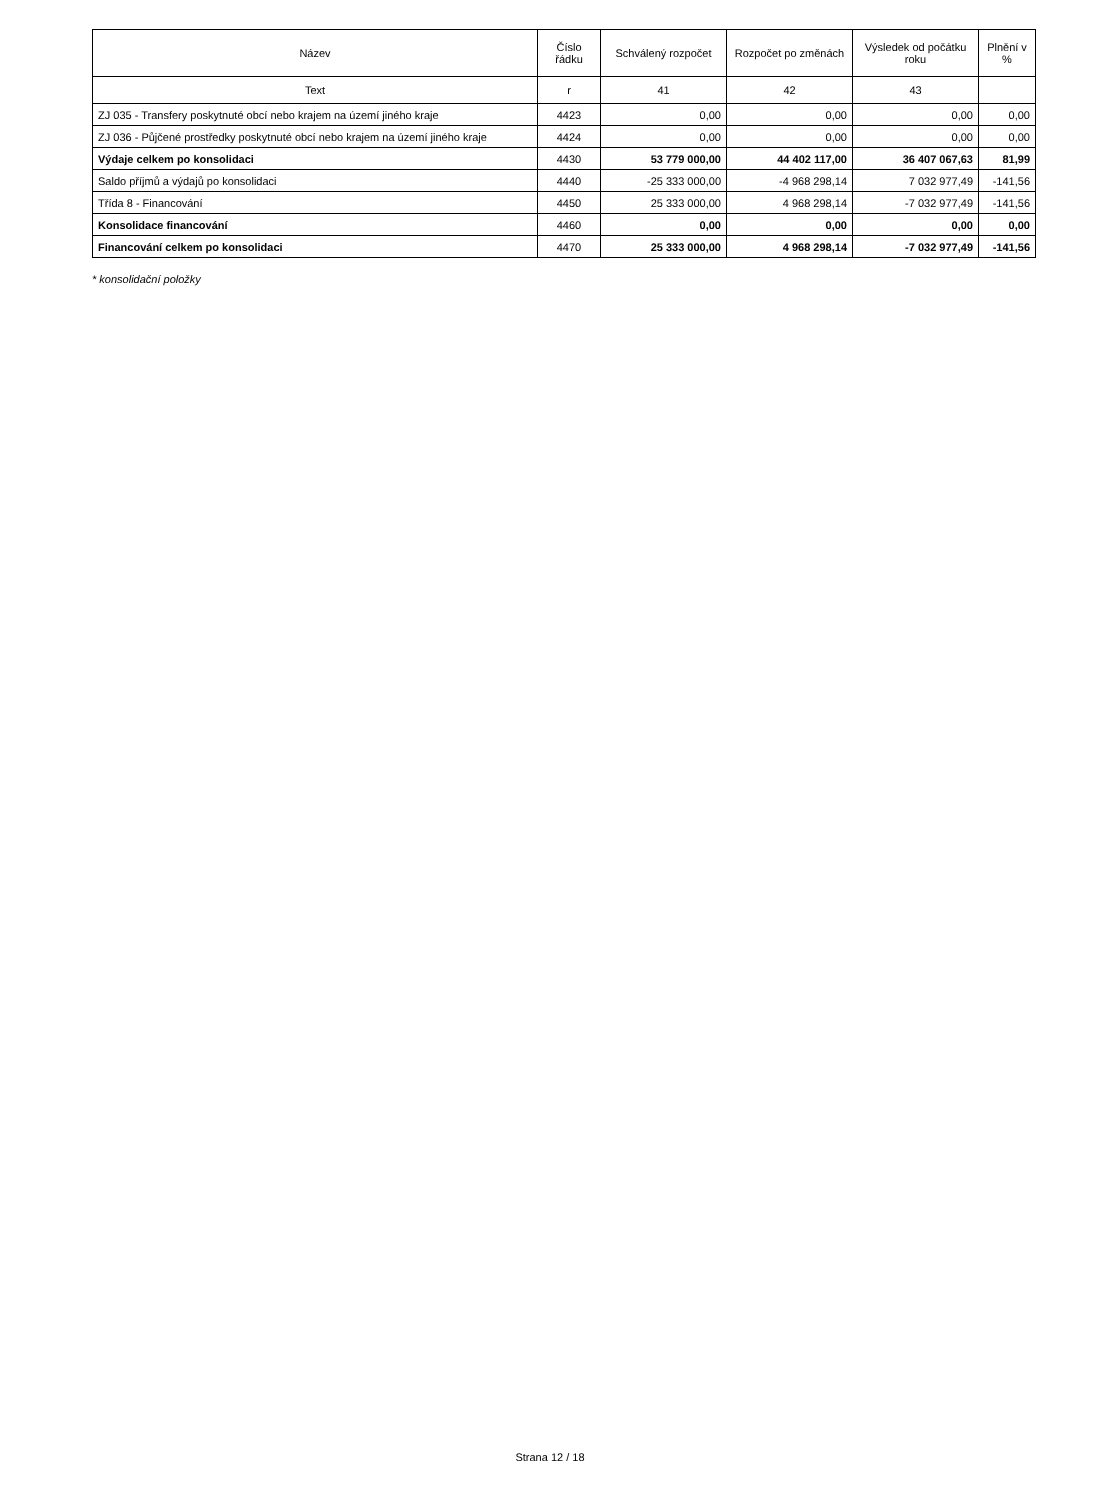| Název | Číslo řádku | Schválený rozpočet | Rozpočet po změnách | Výsledek od počátku roku | Plnění v % |
| --- | --- | --- | --- | --- | --- |
| Text | r | 41 | 42 | 43 | |
| ZJ 035 - Transfery poskytnuté obcí nebo krajem na území jiného kraje | 4423 | 0,00 | 0,00 | 0,00 | 0,00 |
| ZJ 036 - Půjčené prostředky poskytnuté obcí nebo krajem na území jiného kraje | 4424 | 0,00 | 0,00 | 0,00 | 0,00 |
| Výdaje celkem po konsolidaci | 4430 | 53 779 000,00 | 44 402 117,00 | 36 407 067,63 | 81,99 |
| Saldo příjmů a výdajů po konsolidaci | 4440 | -25 333 000,00 | -4 968 298,14 | 7 032 977,49 | -141,56 |
| Třída 8 - Financování | 4450 | 25 333 000,00 | 4 968 298,14 | -7 032 977,49 | -141,56 |
| Konsolidace financování | 4460 | 0,00 | 0,00 | 0,00 | 0,00 |
| Financování celkem po konsolidaci | 4470 | 25 333 000,00 | 4 968 298,14 | -7 032 977,49 | -141,56 |
* konsolidační položky
Strana 12 / 18